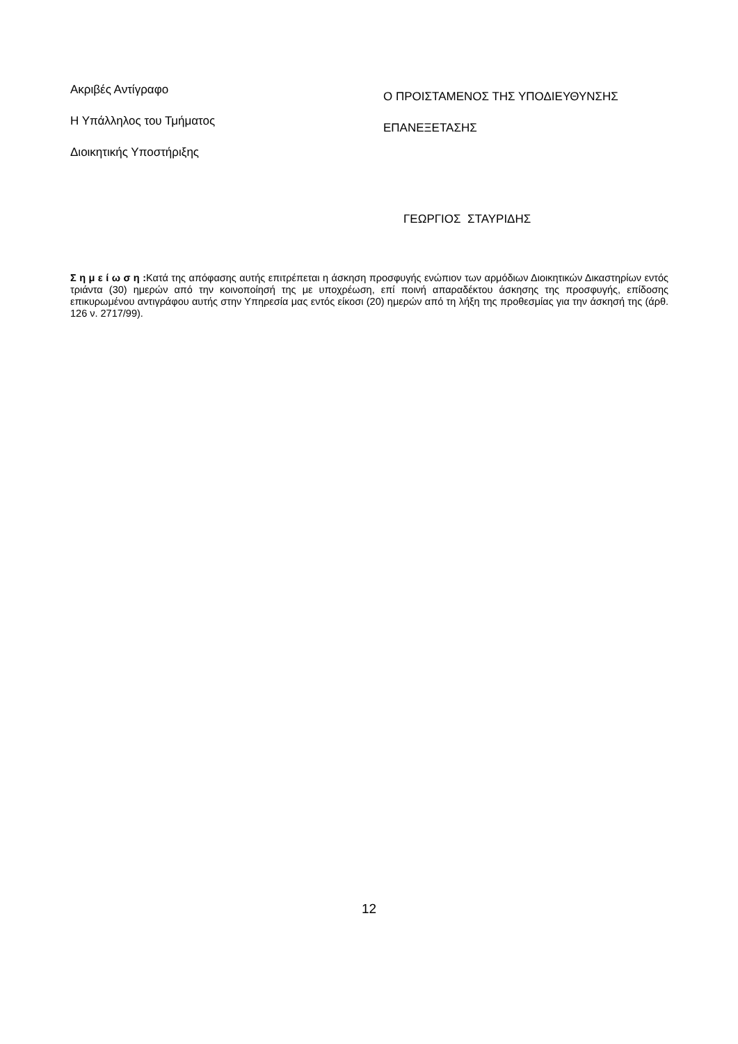Ακριβές Αντίγραφο
Η Υπάλληλος του Τμήματος
Διοικητικής Υποστήριξης
Ο ΠΡΟΙΣΤΑΜΕΝΟΣ ΤΗΣ ΥΠΟΔΙΕΥΘΥΝΣΗΣ
ΕΠΑΝΕΞΕΤΑΣΗΣ
ΓΕΩΡΓΙΟΣ ΣΤΑΥΡΙΔΗΣ
Σ η μ ε ί ω σ η : Κατά της απόφασης αυτής επιτρέπεται η άσκηση προσφυγής ενώπιον των αρμόδιων Διοικητικών Δικαστηρίων εντός τριάντα (30) ημερών από την κοινοποίησή της με υποχρέωση, επί ποινή απαραδέκτου άσκησης της προσφυγής, επίδοσης επικυρωμένου αντιγράφου αυτής στην Υπηρεσία μας εντός είκοσι (20) ημερών από τη λήξη της προθεσμίας για την άσκησή της (άρθ. 126 ν. 2717/99).
12